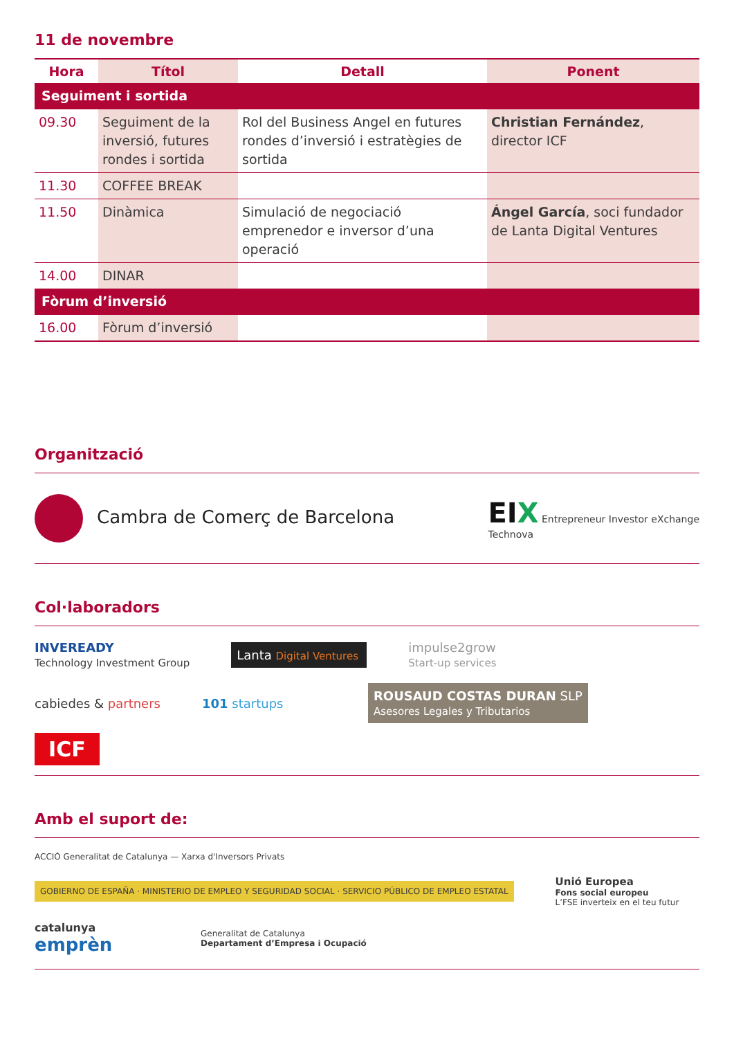11 de novembre
| Hora | Títol | Detall | Ponent |
| --- | --- | --- | --- |
| Seguiment i sortida | | | |
| 09.30 | Seguiment de la inversió, futures rondes i sortida | Rol del Business Angel en futures rondes d’inversió i estratègies de sortida | Christian Fernández , director ICF |
| 11.30 | COFFEE BREAK | | |
| 11.50 | Dinàmica | Simulació de negociació emprenedor e inversor d’una operació | Ángel García , soci fundador de Lanta Digital Ventures |
| 14.00 | DINAR | | |
| Fòrum d’inversió | | | |
| 16.00 | Fòrum d’inversió | | |
Organització
Cambra de Comerç de Barcelona
EIX Entrepreneur Investor eXchange
Technova
Col·laboradors
INVEREADY
Technology Investment Group
Lanta Digital Ventures
impulse2grow
Start-up services
cabiedes & partners
101 startups
ROUSAUD COSTAS DURAN SLP
Asesores Legales y Tributarios
ICF
Amb el suport de:
ACCIÓ Generalitat de Catalunya — Xarxa d'Inversors Privats
GOBIERNO DE ESPAÑA · MINISTERIO DE EMPLEO Y SEGURIDAD SOCIAL · SERVICIO PÚBLICO DE EMPLEO ESTATAL
Unió Europea
Fons social europeu
L’FSE inverteix en el teu futur
catalunya
emprèn
Generalitat de Catalunya
Departament d’Empresa i Ocupació